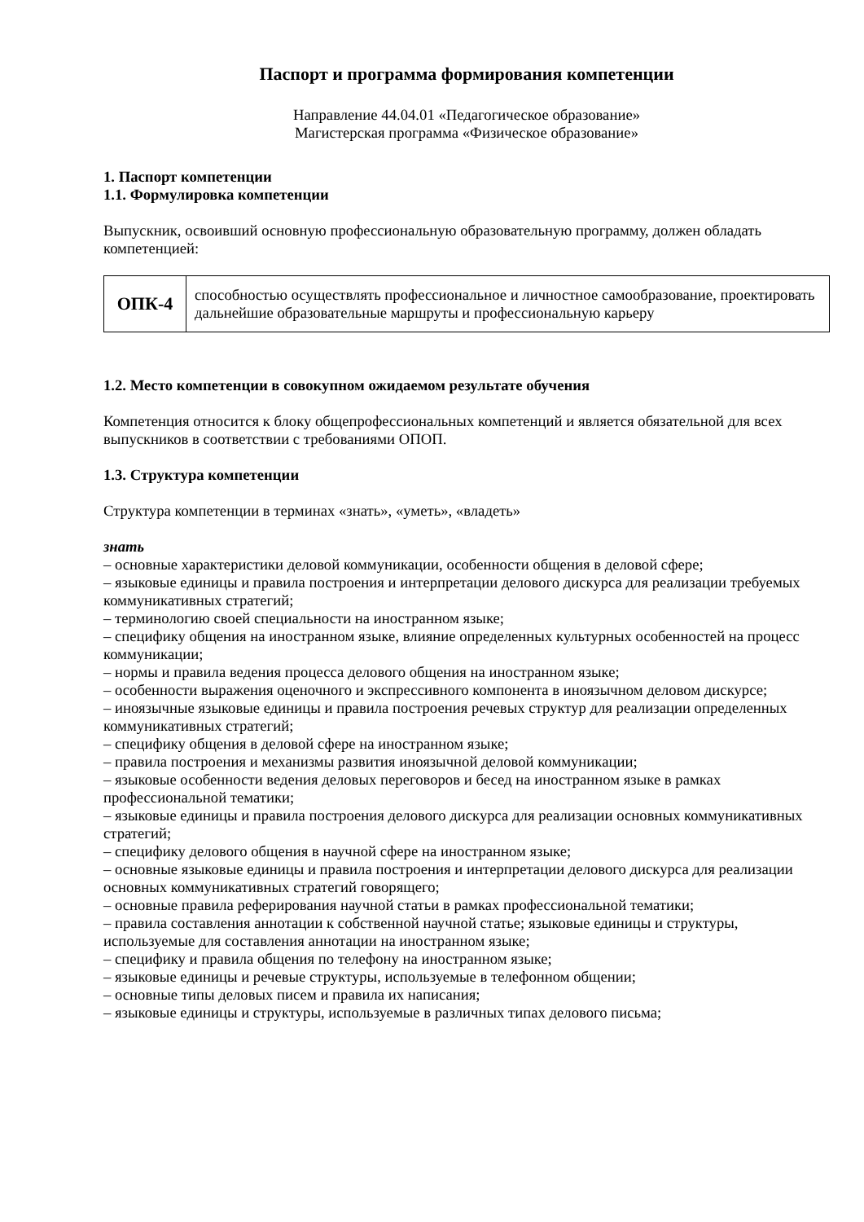Паспорт и программа формирования компетенции
Направление 44.04.01 «Педагогическое образование»
Магистерская программа «Физическое образование»
1. Паспорт компетенции
1.1. Формулировка компетенции
Выпускник, освоивший основную профессиональную образовательную программу, должен обладать компетенцией:
| ОПК-4 | способностью осуществлять профессиональное и личностное самообразование, проектировать дальнейшие образовательные маршруты и профессиональную карьеру |
1.2. Место компетенции в совокупном ожидаемом результате обучения
Компетенция относится к блоку общепрофессиональных компетенций и является обязательной для всех выпускников в соответствии с требованиями ОПОП.
1.3. Структура компетенции
Структура компетенции в терминах «знать», «уметь», «владеть»
знать
– основные характеристики деловой коммуникации, особенности общения в деловой сфере;
– языковые единицы и правила построения и интерпретации делового дискурса для реализации требуемых коммуникативных стратегий;
– терминологию своей специальности на иностранном языке;
– специфику общения на иностранном языке, влияние определенных культурных особенностей на процесс коммуникации;
– нормы и правила ведения процесса делового общения на иностранном языке;
– особенности выражения оценочного и экспрессивного компонента в иноязычном деловом дискурсе;
– иноязычные языковые единицы и правила построения речевых структур для реализации определенных коммуникативных стратегий;
– специфику общения в деловой сфере на иностранном языке;
– правила построения и механизмы развития иноязычной деловой коммуникации;
– языковые особенности ведения деловых переговоров и бесед на иностранном языке в рамках профессиональной тематики;
– языковые единицы и правила построения делового дискурса для реализации основных коммуникативных стратегий;
– специфику делового общения в научной сфере на иностранном языке;
– основные языковые единицы и правила построения и интерпретации делового дискурса для реализации основных коммуникативных стратегий говорящего;
– основные правила реферирования научной статьи в рамках профессиональной тематики;
– правила составления аннотации к собственной научной статье; языковые единицы и структуры, используемые для составления аннотации на иностранном языке;
– специфику и правила общения по телефону на иностранном языке;
– языковые единицы и речевые структуры, используемые в телефонном общении;
– основные типы деловых писем и правила их написания;
– языковые единицы и структуры, используемые в различных типах делового письма;